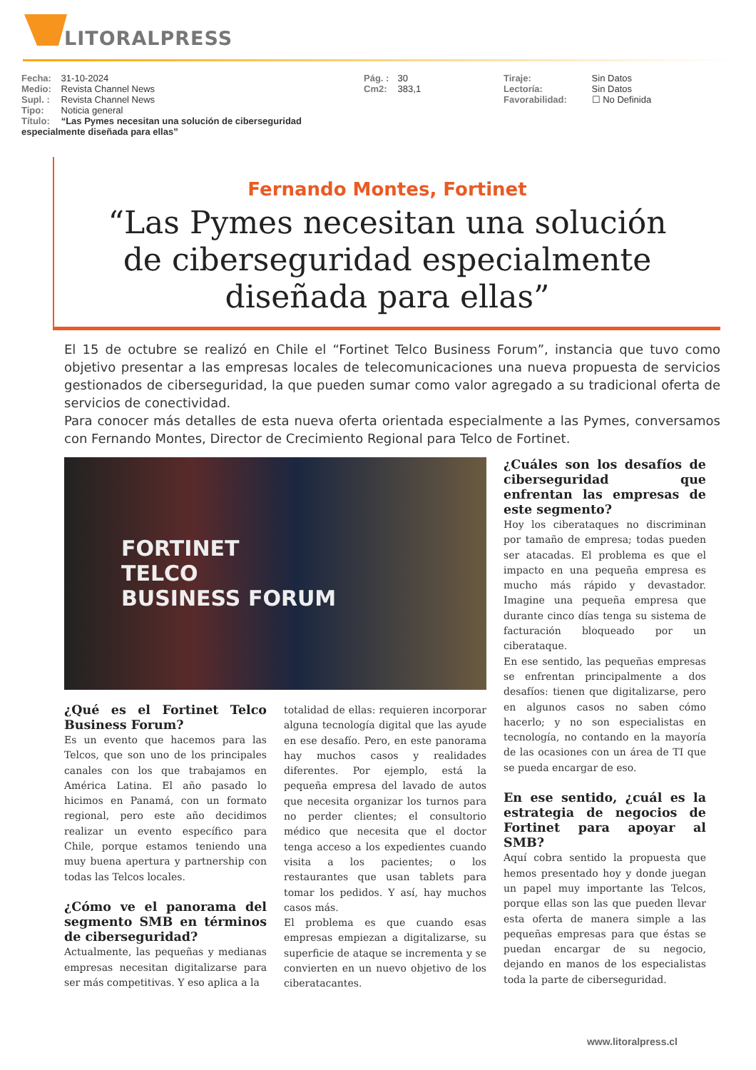LITORALPRESS
Fecha: 31-10-2024
Medio: Revista Channel News
Supl. : Revista Channel News
Tipo: Noticia general
Título: “Las Pymes necesitan una solución de ciberseguridad especialmente diseñada para ellas”
Pág. : 30
Cm2: 383,1
Tiraje: Sin Datos
Lectoría: Sin Datos
Favorabilidad: ☐ No Definida
Fernando Montes, Fortinet
“Las Pymes necesitan una solución
de ciberseguridad especialmente
diseñada para ellas”
El 15 de octubre se realizó en Chile el “Fortinet Telco Business Forum”, instancia que tuvo como objetivo presentar a las empresas locales de telecomunicaciones una nueva propuesta de servicios gestionados de ciberseguridad, la que pueden sumar como valor agregado a su tradicional oferta de servicios de conectividad.
Para conocer más detalles de esta nueva oferta orientada especialmente a las Pymes, conversamos con Fernando Montes, Director de Crecimiento Regional para Telco de Fortinet.
FORTINET
TELCO
BUSINESS FORUM
¿Qué es el Fortinet Telco Business Forum?
Es un evento que hacemos para las Telcos, que son uno de los principales canales con los que trabajamos en América Latina. El año pasado lo hicimos en Panamá, con un formato regional, pero este año decidimos realizar un evento específico para Chile, porque estamos teniendo una muy buena apertura y partnership con todas las Telcos locales.
¿Cómo ve el panorama del segmento SMB en términos de ciberseguridad?
Actualmente, las pequeñas y medianas empresas necesitan digitalizarse para ser más competitivas. Y eso aplica a la
totalidad de ellas: requieren incorporar alguna tecnología digital que las ayude en ese desafío. Pero, en este panorama hay muchos casos y realidades diferentes. Por ejemplo, está la pequeña empresa del lavado de autos que necesita organizar los turnos para no perder clientes; el consultorio médico que necesita que el doctor tenga acceso a los expedientes cuando visita a los pacientes; o los restaurantes que usan tablets para tomar los pedidos. Y así, hay muchos casos más.
El problema es que cuando esas empresas empiezan a digitalizarse, su superficie de ataque se incrementa y se convierten en un nuevo objetivo de los ciberatacantes.
¿Cuáles son los desafíos de ciberseguridad que enfrentan las empresas de este segmento?
Hoy los ciberataques no discriminan por tamaño de empresa; todas pueden ser atacadas. El problema es que el impacto en una pequeña empresa es mucho más rápido y devastador. Imagine una pequeña empresa que durante cinco días tenga su sistema de facturación bloqueado por un ciberataque.
En ese sentido, las pequeñas empresas se enfrentan principalmente a dos desafíos: tienen que digitalizarse, pero en algunos casos no saben cómo hacerlo; y no son especialistas en tecnología, no contando en la mayoría de las ocasiones con un área de TI que se pueda encargar de eso.
En ese sentido, ¿cuál es la estrategia de negocios de Fortinet para apoyar al SMB?
Aquí cobra sentido la propuesta que hemos presentado hoy y donde juegan un papel muy importante las Telcos, porque ellas son las que pueden llevar esta oferta de manera simple a las pequeñas empresas para que éstas se puedan encargar de su negocio, dejando en manos de los especialistas toda la parte de ciberseguridad.
www.litoralpress.cl